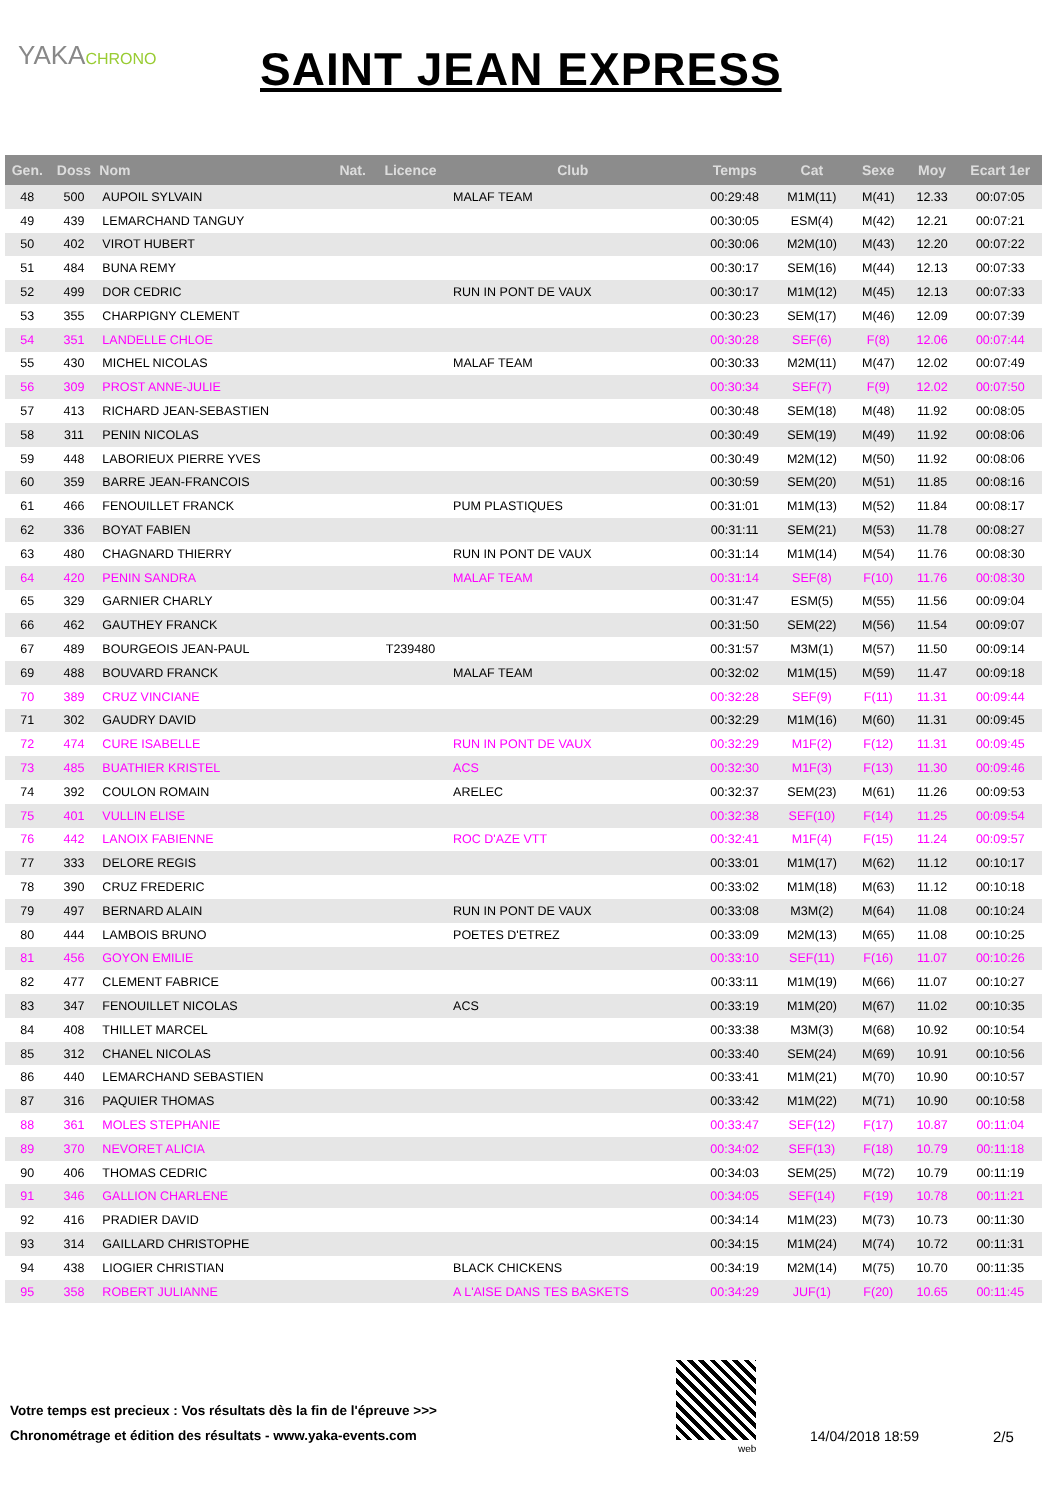YAKACHRONO
SAINT JEAN EXPRESS
| Gen. | Doss | Nom | Nat. | Licence | Club | Temps | Cat | Sexe | Moy | Ecart 1er |
| --- | --- | --- | --- | --- | --- | --- | --- | --- | --- | --- |
| 48 | 500 | AUPOIL SYLVAIN | | | MALAF TEAM | 00:29:48 | M1M(11) | M(41) | 12.33 | 00:07:05 |
| 49 | 439 | LEMARCHAND TANGUY | | | | 00:30:05 | ESM(4) | M(42) | 12.21 | 00:07:21 |
| 50 | 402 | VIROT HUBERT | | | | 00:30:06 | M2M(10) | M(43) | 12.20 | 00:07:22 |
| 51 | 484 | BUNA REMY | | | | 00:30:17 | SEM(16) | M(44) | 12.13 | 00:07:33 |
| 52 | 499 | DOR CEDRIC | | | RUN IN PONT DE VAUX | 00:30:17 | M1M(12) | M(45) | 12.13 | 00:07:33 |
| 53 | 355 | CHARPIGNY CLEMENT | | | | 00:30:23 | SEM(17) | M(46) | 12.09 | 00:07:39 |
| 54 | 351 | LANDELLE CHLOE | | | | 00:30:28 | SEF(6) | F(8) | 12.06 | 00:07:44 |
| 55 | 430 | MICHEL NICOLAS | | | MALAF TEAM | 00:30:33 | M2M(11) | M(47) | 12.02 | 00:07:49 |
| 56 | 309 | PROST ANNE-JULIE | | | | 00:30:34 | SEF(7) | F(9) | 12.02 | 00:07:50 |
| 57 | 413 | RICHARD JEAN-SEBASTIEN | | | | 00:30:48 | SEM(18) | M(48) | 11.92 | 00:08:05 |
| 58 | 311 | PENIN NICOLAS | | | | 00:30:49 | SEM(19) | M(49) | 11.92 | 00:08:06 |
| 59 | 448 | LABORIEUX PIERRE YVES | | | | 00:30:49 | M2M(12) | M(50) | 11.92 | 00:08:06 |
| 60 | 359 | BARRE JEAN-FRANCOIS | | | | 00:30:59 | SEM(20) | M(51) | 11.85 | 00:08:16 |
| 61 | 466 | FENOUILLET FRANCK | | | PUM PLASTIQUES | 00:31:01 | M1M(13) | M(52) | 11.84 | 00:08:17 |
| 62 | 336 | BOYAT FABIEN | | | | 00:31:11 | SEM(21) | M(53) | 11.78 | 00:08:27 |
| 63 | 480 | CHAGNARD THIERRY | | | RUN IN PONT DE VAUX | 00:31:14 | M1M(14) | M(54) | 11.76 | 00:08:30 |
| 64 | 420 | PENIN SANDRA | | | MALAF TEAM | 00:31:14 | SEF(8) | F(10) | 11.76 | 00:08:30 |
| 65 | 329 | GARNIER CHARLY | | | | 00:31:47 | ESM(5) | M(55) | 11.56 | 00:09:04 |
| 66 | 462 | GAUTHEY FRANCK | | | | 00:31:50 | SEM(22) | M(56) | 11.54 | 00:09:07 |
| 67 | 489 | BOURGEOIS JEAN-PAUL | | T239480 | | 00:31:57 | M3M(1) | M(57) | 11.50 | 00:09:14 |
| 69 | 488 | BOUVARD FRANCK | | | MALAF TEAM | 00:32:02 | M1M(15) | M(59) | 11.47 | 00:09:18 |
| 70 | 389 | CRUZ VINCIANE | | | | 00:32:28 | SEF(9) | F(11) | 11.31 | 00:09:44 |
| 71 | 302 | GAUDRY DAVID | | | | 00:32:29 | M1M(16) | M(60) | 11.31 | 00:09:45 |
| 72 | 474 | CURE ISABELLE | | | RUN IN PONT DE VAUX | 00:32:29 | M1F(2) | F(12) | 11.31 | 00:09:45 |
| 73 | 485 | BUATHIER KRISTEL | | | ACS | 00:32:30 | M1F(3) | F(13) | 11.30 | 00:09:46 |
| 74 | 392 | COULON ROMAIN | | | ARELEC | 00:32:37 | SEM(23) | M(61) | 11.26 | 00:09:53 |
| 75 | 401 | VULLIN ELISE | | | | 00:32:38 | SEF(10) | F(14) | 11.25 | 00:09:54 |
| 76 | 442 | LANOIX FABIENNE | | | ROC D'AZE VTT | 00:32:41 | M1F(4) | F(15) | 11.24 | 00:09:57 |
| 77 | 333 | DELORE REGIS | | | | 00:33:01 | M1M(17) | M(62) | 11.12 | 00:10:17 |
| 78 | 390 | CRUZ FREDERIC | | | | 00:33:02 | M1M(18) | M(63) | 11.12 | 00:10:18 |
| 79 | 497 | BERNARD ALAIN | | | RUN IN PONT DE VAUX | 00:33:08 | M3M(2) | M(64) | 11.08 | 00:10:24 |
| 80 | 444 | LAMBOIS BRUNO | | | POETES D'ETREZ | 00:33:09 | M2M(13) | M(65) | 11.08 | 00:10:25 |
| 81 | 456 | GOYON EMILIE | | | | 00:33:10 | SEF(11) | F(16) | 11.07 | 00:10:26 |
| 82 | 477 | CLEMENT FABRICE | | | | 00:33:11 | M1M(19) | M(66) | 11.07 | 00:10:27 |
| 83 | 347 | FENOUILLET NICOLAS | | | ACS | 00:33:19 | M1M(20) | M(67) | 11.02 | 00:10:35 |
| 84 | 408 | THILLET MARCEL | | | | 00:33:38 | M3M(3) | M(68) | 10.92 | 00:10:54 |
| 85 | 312 | CHANEL NICOLAS | | | | 00:33:40 | SEM(24) | M(69) | 10.91 | 00:10:56 |
| 86 | 440 | LEMARCHAND SEBASTIEN | | | | 00:33:41 | M1M(21) | M(70) | 10.90 | 00:10:57 |
| 87 | 316 | PAQUIER THOMAS | | | | 00:33:42 | M1M(22) | M(71) | 10.90 | 00:10:58 |
| 88 | 361 | MOLES STEPHANIE | | | | 00:33:47 | SEF(12) | F(17) | 10.87 | 00:11:04 |
| 89 | 370 | NEVORET ALICIA | | | | 00:34:02 | SEF(13) | F(18) | 10.79 | 00:11:18 |
| 90 | 406 | THOMAS CEDRIC | | | | 00:34:03 | SEM(25) | M(72) | 10.79 | 00:11:19 |
| 91 | 346 | GALLION CHARLENE | | | | 00:34:05 | SEF(14) | F(19) | 10.78 | 00:11:21 |
| 92 | 416 | PRADIER DAVID | | | | 00:34:14 | M1M(23) | M(73) | 10.73 | 00:11:30 |
| 93 | 314 | GAILLARD CHRISTOPHE | | | | 00:34:15 | M1M(24) | M(74) | 10.72 | 00:11:31 |
| 94 | 438 | LIOGIER CHRISTIAN | | | BLACK CHICKENS | 00:34:19 | M2M(14) | M(75) | 10.70 | 00:11:35 |
| 95 | 358 | ROBERT JULIANNE | | | A L'AISE DANS TES BASKETS | 00:34:29 | JUF(1) | F(20) | 10.65 | 00:11:45 |
Votre temps est precieux : Vos résultats dès la fin de l'épreuve >>>
Chronométrage et édition des résultats - www.yaka-events.com
web
14/04/2018 18:59 2/5